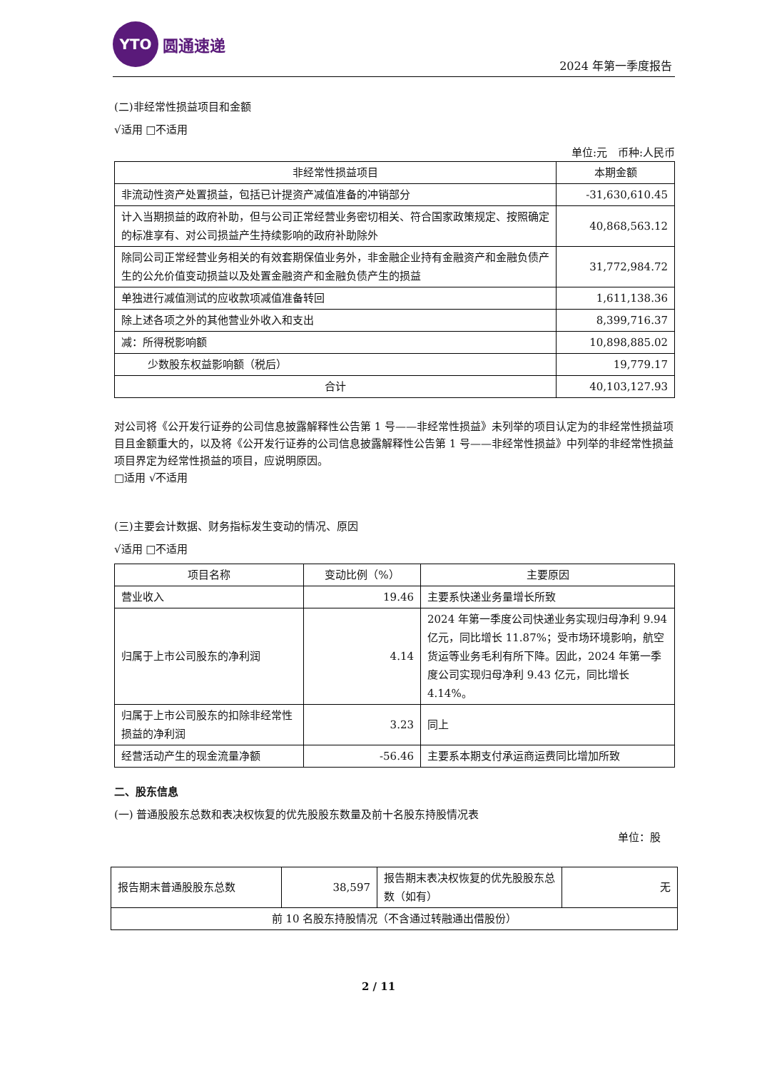YTO
圆通速递
2024 年第一季度报告
(二)非经常性损益项目和金额
√适用 □不适用
单位:元　币种:人民币
| 非经常性损益项目 | 本期金额 |
| --- | --- |
| 非流动性资产处置损益，包括已计提资产减值准备的冲销部分 | -31,630,610.45 |
| 计入当期损益的政府补助，但与公司正常经营业务密切相关、符合国家政策规定、按照确定的标准享有、对公司损益产生持续影响的政府补助除外 | 40,868,563.12 |
| 除同公司正常经营业务相关的有效套期保值业务外，非金融企业持有金融资产和金融负债产生的公允价值变动损益以及处置金融资产和金融负债产生的损益 | 31,772,984.72 |
| 单独进行减值测试的应收款项减值准备转回 | 1,611,138.36 |
| 除上述各项之外的其他营业外收入和支出 | 8,399,716.37 |
| 减：所得税影响额 | 10,898,885.02 |
| 少数股东权益影响额（税后） | 19,779.17 |
| 合计 | 40,103,127.93 |
对公司将《公开发行证券的公司信息披露解释性公告第 1 号——非经常性损益》未列举的项目认定为的非经常性损益项目且金额重大的，以及将《公开发行证券的公司信息披露解释性公告第 1 号——非经常性损益》中列举的非经常性损益项目界定为经常性损益的项目，应说明原因。
□适用 √不适用
(三)主要会计数据、财务指标发生变动的情况、原因
√适用 □不适用
| 项目名称 | 变动比例（%） | 主要原因 |
| --- | --- | --- |
| 营业收入 | 19.46 | 主要系快递业务量增长所致 |
| 归属于上市公司股东的净利润 | 4.14 | 2024 年第一季度公司快递业务实现归母净利 9.94 亿元，同比增长 11.87%；受市场环境影响，航空货运等业务毛利有所下降。因此，2024 年第一季度公司实现归母净利 9.43 亿元，同比增长 4.14%。 |
| 归属于上市公司股东的扣除非经常性损益的净利润 | 3.23 | 同上 |
| 经营活动产生的现金流量净额 | -56.46 | 主要系本期支付承运商运费同比增加所致 |
二、股东信息
(一) 普通股股东总数和表决权恢复的优先股股东数量及前十名股东持股情况表
单位：股
| 报告期末普通股股东总数 | 38,597 | 报告期末表决权恢复的优先股股东总数（如有） | 无 |
| 前 10 名股东持股情况（不含通过转融通出借股份） | | | |
2 / 11